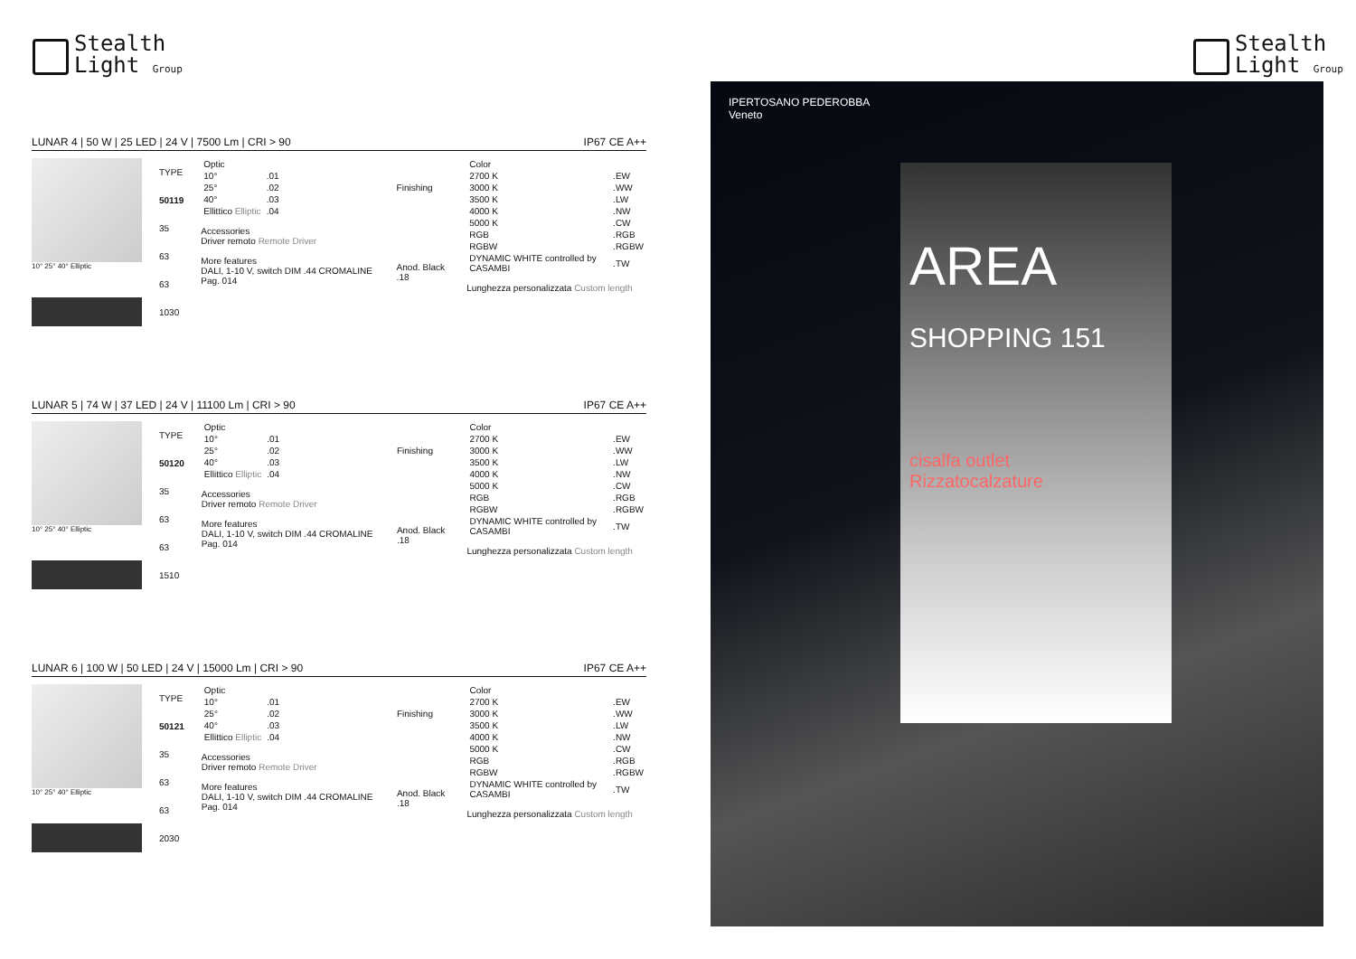Stealth
Light Group
Stealth
Light Group
LUNAR 4 | 50 W | 25 LED | 24 V | 7500 Lm | CRI > 90 IP67 CE A++
10° 25° 40° Elliptic
| TYPE |
| --- |
| 50119 |
| 35 |
| 63 |
| 63 |
| 1030 |
| Optic | |
| --- | --- |
| 10° | .01 |
| 25° | .02 |
| 40° | .03 |
| Ellittico Elliptic | .04 |
Accessories
Driver remoto Remote Driver
More features
DALI, 1-10 V, switch DIM .44 CROMALINE Pag. 014
| Finishing |
| --- |
| Anod. Black .18 |
| Color | |
| --- | --- |
| 2700 K | .EW |
| 3000 K | .WW |
| 3500 K | .LW |
| 4000 K | .NW |
| 5000 K | .CW |
| RGB | .RGB |
| RGBW | .RGBW |
| DYNAMIC WHITE controlled by CASAMBI | .TW |
Lunghezza personalizzata Custom length
LUNAR 5 | 74 W | 37 LED | 24 V | 11100 Lm | CRI > 90 IP67 CE A++
10° 25° 40° Elliptic
| TYPE |
| --- |
| 50120 |
| 35 |
| 63 |
| 63 |
| 1510 |
| Optic | |
| --- | --- |
| 10° | .01 |
| 25° | .02 |
| 40° | .03 |
| Ellittico Elliptic | .04 |
Accessories
Driver remoto Remote Driver
More features
DALI, 1-10 V, switch DIM .44 CROMALINE Pag. 014
| Finishing |
| --- |
| Anod. Black .18 |
| Color | |
| --- | --- |
| 2700 K | .EW |
| 3000 K | .WW |
| 3500 K | .LW |
| 4000 K | .NW |
| 5000 K | .CW |
| RGB | .RGB |
| RGBW | .RGBW |
| DYNAMIC WHITE controlled by CASAMBI | .TW |
Lunghezza personalizzata Custom length
LUNAR 6 | 100 W | 50 LED | 24 V | 15000 Lm | CRI > 90 IP67 CE A++
10° 25° 40° Elliptic
| TYPE |
| --- |
| 50121 |
| 35 |
| 63 |
| 63 |
| 2030 |
| Optic | |
| --- | --- |
| 10° | .01 |
| 25° | .02 |
| 40° | .03 |
| Ellittico Elliptic | .04 |
Accessories
Driver remoto Remote Driver
More features
DALI, 1-10 V, switch DIM .44 CROMALINE Pag. 014
| Finishing |
| --- |
| Anod. Black .18 |
| Color | |
| --- | --- |
| 2700 K | .EW |
| 3000 K | .WW |
| 3500 K | .LW |
| 4000 K | .NW |
| 5000 K | .CW |
| RGB | .RGB |
| RGBW | .RGBW |
| DYNAMIC WHITE controlled by CASAMBI | .TW |
Lunghezza personalizzata Custom length
IPERTOSANO PEDEROBBA
Veneto
AREA
SHOPPING 151
cisalfa outlet
Rizzatocalzature